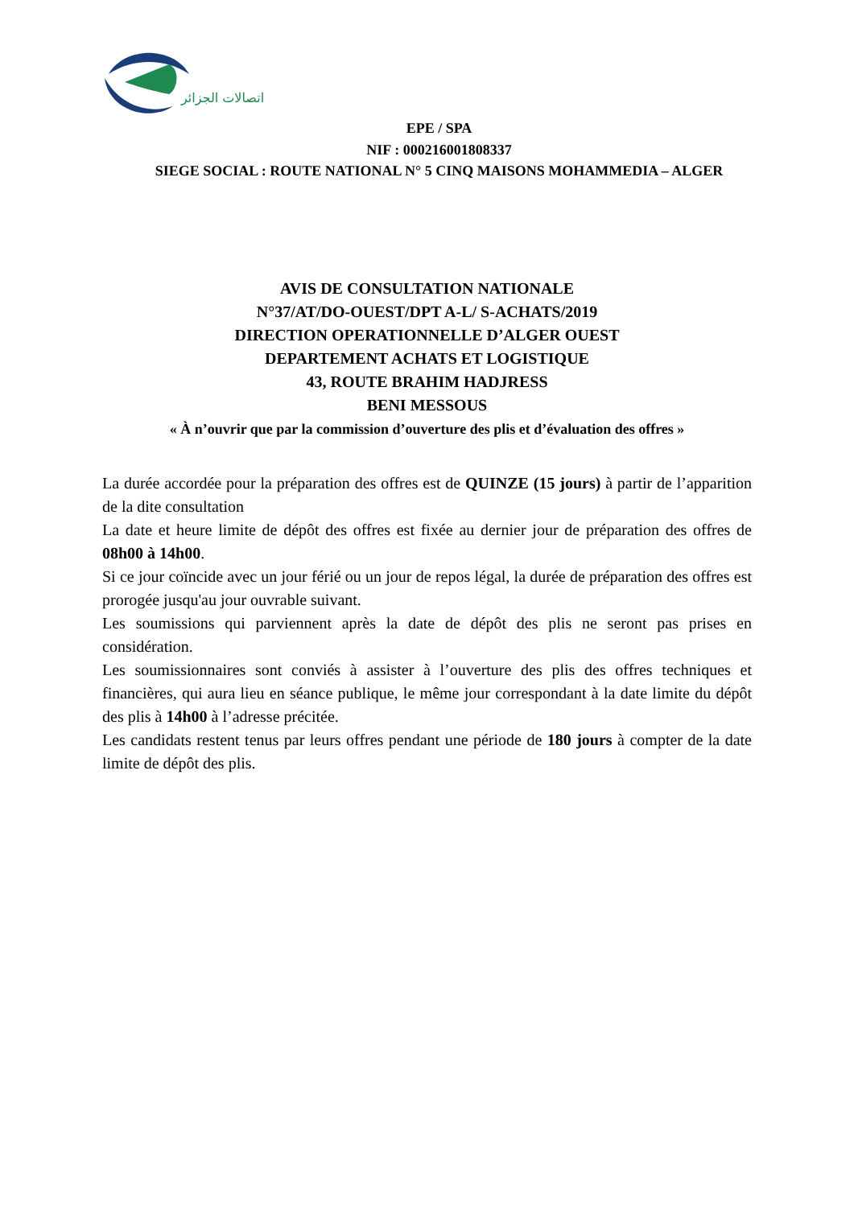اتصالات الجزائر
EPE / SPA
NIF : 000216001808337
SIEGE SOCIAL : ROUTE NATIONAL N° 5 CINQ MAISONS MOHAMMEDIA – ALGER
AVIS DE CONSULTATION NATIONALE
N°37/AT/DO-OUEST/DPT A-L/ S-ACHATS/2019
DIRECTION OPERATIONNELLE D’ALGER OUEST
DEPARTEMENT ACHATS ET LOGISTIQUE
43, ROUTE BRAHIM HADJRESS
BENI MESSOUS
« À n’ouvrir que par la commission d’ouverture des plis et d’évaluation des offres »
La durée accordée pour la préparation des offres est de QUINZE (15 jours) à partir de l’apparition de la dite consultation
La date et heure limite de dépôt des offres est fixée au dernier jour de préparation des offres de 08h00 à 14h00.
Si ce jour coïncide avec un jour férié ou un jour de repos légal, la durée de préparation des offres est prorogée jusqu'au jour ouvrable suivant.
Les soumissions qui parviennent après la date de dépôt des plis ne seront pas prises en considération.
Les soumissionnaires sont conviés à assister à l’ouverture des plis des offres techniques et financières, qui aura lieu en séance publique, le même jour correspondant à la date limite du dépôt des plis à 14h00 à l’adresse précitée.
Les candidats restent tenus par leurs offres pendant une période de 180 jours à compter de la date limite de dépôt des plis.